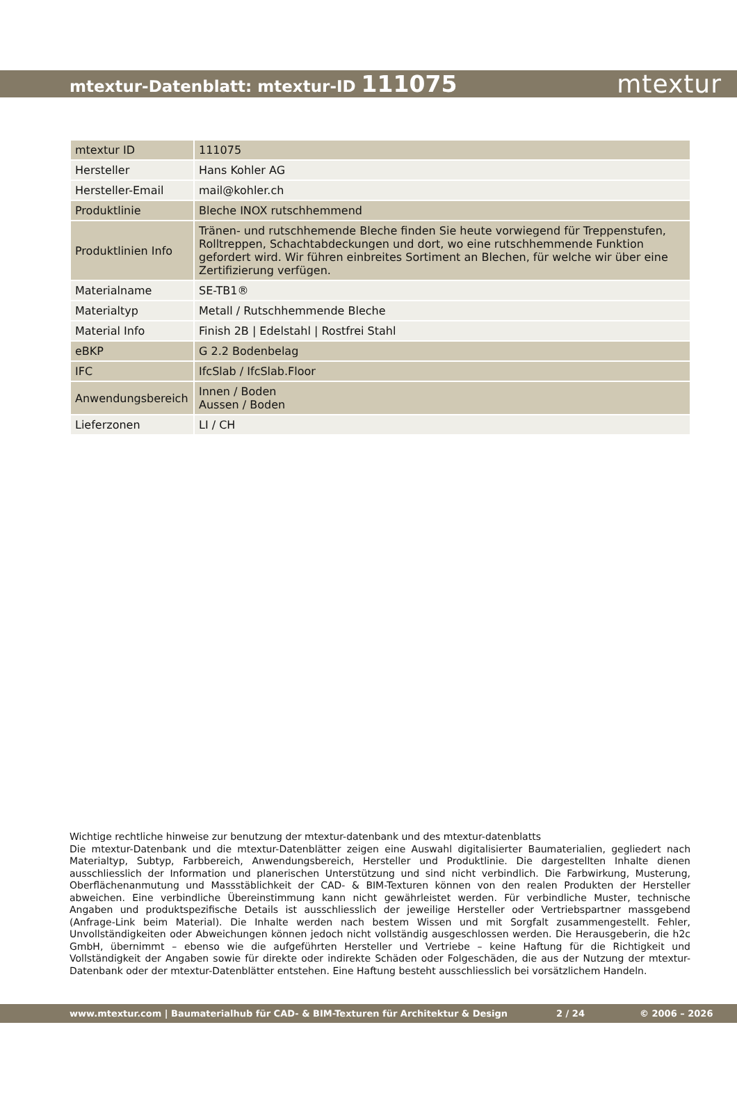mtextur-Datenblatt: mtextur-ID 111075
mtextur
| mtextur ID | 111075 |
| Hersteller | Hans Kohler AG |
| Hersteller-Email | mail@kohler.ch |
| Produktlinie | Bleche INOX rutschhemmend |
| Produktlinien Info | Tränen- und rutschhemende Bleche finden Sie heute vorwiegend für Treppenstufen, Rolltreppen, Schachtabdeckungen und dort, wo eine rutschhemmende Funktion gefordert wird. Wir führen einbreites Sortiment an Blechen, für welche wir über eine Zertifizierung verfügen. |
| Materialname | SE-TB1® |
| Materialtyp | Metall / Rutschhemmende Bleche |
| Material Info | Finish 2B / Edelstahl / Rostfrei Stahl |
| eBKP | G 2.2 Bodenbelag |
| IFC | IfcSlab / IfcSlab.Floor |
| Anwendungsbereich | Innen / Boden Aussen / Boden |
| Lieferzonen | LI / CH |
Wichtige rechtliche hinweise zur benutzung der mtextur-datenbank und des mtextur-datenblatts
Die mtextur-Datenbank und die mtextur-Datenblätter zeigen eine Auswahl digitalisierter Baumaterialien, gegliedert nach Materialtyp, Subtyp, Farbbereich, Anwendungsbereich, Hersteller und Produktlinie. Die dargestellten Inhalte dienen ausschliesslich der Information und planerischen Unterstützung und sind nicht verbindlich. Die Farbwirkung, Musterung, Oberflächenanmutung und Massstäblichkeit der CAD- & BIM-Texturen können von den realen Produkten der Hersteller abweichen. Eine verbindliche Übereinstimmung kann nicht gewährleistet werden. Für verbindliche Muster, technische Angaben und produktspezifische Details ist ausschliesslich der jeweilige Hersteller oder Vertriebspartner massgebend (Anfrage-Link beim Material). Die Inhalte werden nach bestem Wissen und mit Sorgfalt zusammengestellt. Fehler, Unvollständigkeiten oder Abweichungen können jedoch nicht vollständig ausgeschlossen werden. Die Herausgeberin, die h2c GmbH, übernimmt – ebenso wie die aufgeführten Hersteller und Vertriebe – keine Haftung für die Richtigkeit und Vollständigkeit der Angaben sowie für direkte oder indirekte Schäden oder Folgeschäden, die aus der Nutzung der mtextur-Datenbank oder der mtextur-Datenblätter entstehen. Eine Haftung besteht ausschliesslich bei vorsätzlichem Handeln.
www.mtextur.com | Baumaterialhub für CAD- & BIM-Texturen für Architektur & Design 2 / 24 © 2006 – 2026